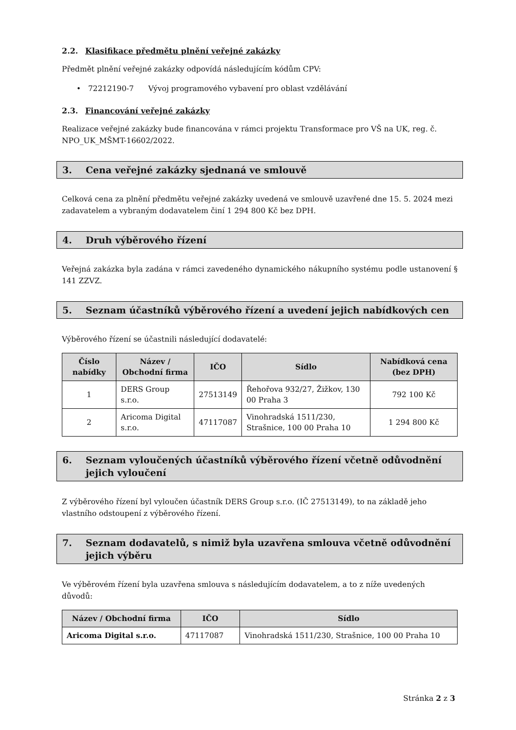2.2. Klasifikace předmětu plnění veřejné zakázky
Předmět plnění veřejné zakázky odpovídá následujícím kódům CPV:
• 72212190-7 Vývoj programového vybavení pro oblast vzdělávání
2.3. Financování veřejné zakázky
Realizace veřejné zakázky bude financována v rámci projektu Transformace pro VŠ na UK, reg. č. NPO_UK_MŠMT-16602/2022.
3. Cena veřejné zakázky sjednaná ve smlouvě
Celková cena za plnění předmětu veřejné zakázky uvedená ve smlouvě uzavřené dne 15. 5. 2024 mezi zadavatelem a vybraným dodavatelem činí 1 294 800 Kč bez DPH.
4. Druh výběrového řízení
Veřejná zakázka byla zadána v rámci zavedeného dynamického nákupního systému podle ustanovení § 141 ZZVZ.
5. Seznam účastníků výběrového řízení a uvedení jejich nabídkových cen
Výběrového řízení se účastnili následující dodavatelé:
| Číslo nabídky | Název / Obchodní firma | IČO | Sídlo | Nabídková cena (bez DPH) |
| --- | --- | --- | --- | --- |
| 1 | DERS Group s.r.o. | 27513149 | Řehořova 932/27, Žižkov, 130 00 Praha 3 | 792 100 Kč |
| 2 | Aricoma Digital s.r.o. | 47117087 | Vinohradská 1511/230, Strašnice, 100 00 Praha 10 | 1 294 800 Kč |
6. Seznam vyloučených účastníků výběrového řízení včetně odůvodnění jejich vyloučení
Z výběrového řízení byl vyloučen účastník DERS Group s.r.o. (IČ 27513149), to na základě jeho vlastního odstoupení z výběrového řízení.
7. Seznam dodavatelů, s nimiž byla uzavřena smlouva včetně odůvodnění jejich výběru
Ve výběrovém řízení byla uzavřena smlouva s následujícím dodavatelem, a to z níže uvedených důvodů:
| Název / Obchodní firma | IČO | Sídlo |
| --- | --- | --- |
| Aricoma Digital s.r.o. | 47117087 | Vinohradská 1511/230, Strašnice, 100 00 Praha 10 |
Stránka 2 z 3